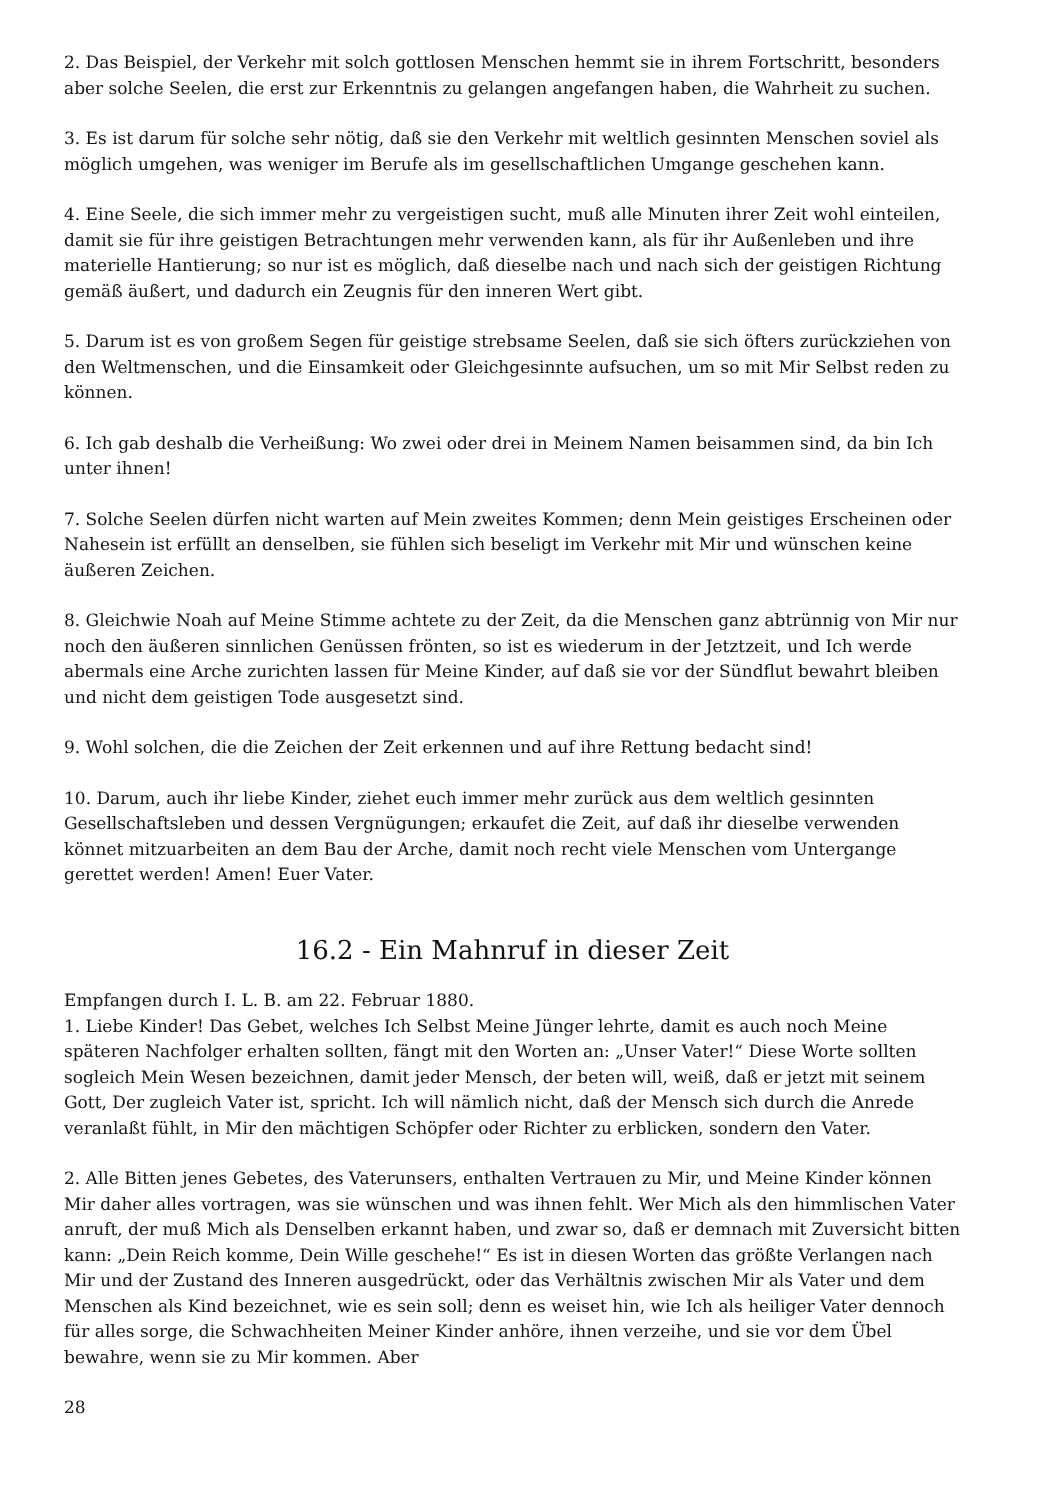2. Das Beispiel, der Verkehr mit solch gottlosen Menschen hemmt sie in ihrem Fortschritt, besonders aber solche Seelen, die erst zur Erkenntnis zu gelangen angefangen haben, die Wahrheit zu suchen.
3. Es ist darum für solche sehr nötig, daß sie den Verkehr mit weltlich gesinnten Menschen soviel als möglich umgehen, was weniger im Berufe als im gesellschaftlichen Umgange geschehen kann.
4. Eine Seele, die sich immer mehr zu vergeistigen sucht, muß alle Minuten ihrer Zeit wohl einteilen, damit sie für ihre geistigen Betrachtungen mehr verwenden kann, als für ihr Außenleben und ihre materielle Hantierung; so nur ist es möglich, daß dieselbe nach und nach sich der geistigen Richtung gemäß äußert, und dadurch ein Zeugnis für den inneren Wert gibt.
5. Darum ist es von großem Segen für geistige strebsame Seelen, daß sie sich öfters zurückziehen von den Weltmenschen, und die Einsamkeit oder Gleichgesinnte aufsuchen, um so mit Mir Selbst reden zu können.
6. Ich gab deshalb die Verheißung: Wo zwei oder drei in Meinem Namen beisammen sind, da bin Ich unter ihnen!
7. Solche Seelen dürfen nicht warten auf Mein zweites Kommen; denn Mein geistiges Erscheinen oder Nahesein ist erfüllt an denselben, sie fühlen sich beseligt im Verkehr mit Mir und wünschen keine äußeren Zeichen.
8. Gleichwie Noah auf Meine Stimme achtete zu der Zeit, da die Menschen ganz abtrünnig von Mir nur noch den äußeren sinnlichen Genüssen frönten, so ist es wiederum in der Jetztzeit, und Ich werde abermals eine Arche zurichten lassen für Meine Kinder, auf daß sie vor der Sündflut bewahrt bleiben und nicht dem geistigen Tode ausgesetzt sind.
9. Wohl solchen, die die Zeichen der Zeit erkennen und auf ihre Rettung bedacht sind!
10. Darum, auch ihr liebe Kinder, ziehet euch immer mehr zurück aus dem weltlich gesinnten Gesellschaftsleben und dessen Vergnügungen; erkaufet die Zeit, auf daß ihr dieselbe verwenden könnet mitzuarbeiten an dem Bau der Arche, damit noch recht viele Menschen vom Untergange gerettet werden! Amen! Euer Vater.
16.2 - Ein Mahnruf in dieser Zeit
Empfangen durch I. L. B. am 22. Februar 1880.
1. Liebe Kinder! Das Gebet, welches Ich Selbst Meine Jünger lehrte, damit es auch noch Meine späteren Nachfolger erhalten sollten, fängt mit den Worten an: „Unser Vater!“ Diese Worte sollten sogleich Mein Wesen bezeichnen, damit jeder Mensch, der beten will, weiß, daß er jetzt mit seinem Gott, Der zugleich Vater ist, spricht. Ich will nämlich nicht, daß der Mensch sich durch die Anrede veranlaßt fühlt, in Mir den mächtigen Schöpfer oder Richter zu erblicken, sondern den Vater.
2. Alle Bitten jenes Gebetes, des Vaterunsers, enthalten Vertrauen zu Mir, und Meine Kinder können Mir daher alles vortragen, was sie wünschen und was ihnen fehlt. Wer Mich als den himmlischen Vater anruft, der muß Mich als Denselben erkannt haben, und zwar so, daß er demnach mit Zuversicht bitten kann: „Dein Reich komme, Dein Wille geschehe!“ Es ist in diesen Worten das größte Verlangen nach Mir und der Zustand des Inneren ausgedrückt, oder das Verhältnis zwischen Mir als Vater und dem Menschen als Kind bezeichnet, wie es sein soll; denn es weiset hin, wie Ich als heiliger Vater dennoch für alles sorge, die Schwachheiten Meiner Kinder anhöre, ihnen verzeihe, und sie vor dem Übel bewahre, wenn sie zu Mir kommen. Aber
28